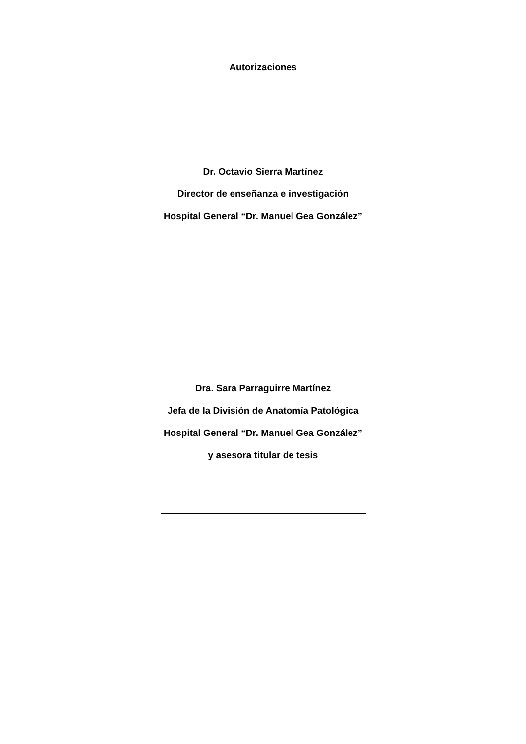Autorizaciones
Dr. Octavio Sierra Martínez
Director de enseñanza e investigación
Hospital General “Dr. Manuel Gea González”
Dra. Sara Parraguirre Martínez
Jefa de la División de Anatomía Patológica
Hospital General “Dr. Manuel Gea González”
y asesora titular de tesis